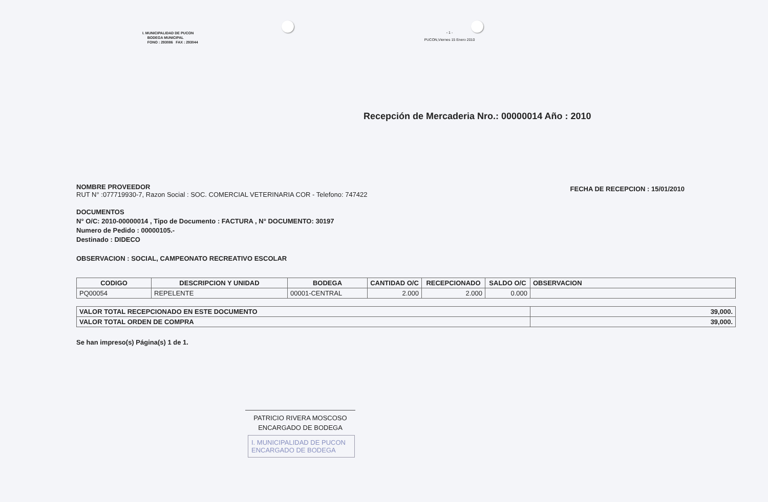I. MUNICIPALIDAD DE PUCON
BODEGA MUNICIPAL
FONO : 293086 FAX : 293044
- 1 -
PUCON,Viernes 15 Enero 2010
Recepción de Mercaderia Nro.: 00000014 Año : 2010
NOMBRE PROVEEDOR
RUT N° :077719930-7, Razon Social : SOC. COMERCIAL VETERINARIA COR - Telefono: 747422
FECHA DE RECEPCION : 15/01/2010
DOCUMENTOS
N° O/C: 2010-00000014 , Tipo de Documento : FACTURA , N° DOCUMENTO: 30197
Numero de Pedido : 00000105.-
Destinado : DIDECO
OBSERVACION : SOCIAL, CAMPEONATO RECREATIVO ESCOLAR
| CODIGO | DESCRIPCION Y UNIDAD | BODEGA | CANTIDAD O/C | RECEPCIONADO | SALDO O/C | OBSERVACION |
| --- | --- | --- | --- | --- | --- | --- |
| PQ00054 | REPELENTE | 00001-CENTRAL | 2.000 | 2.000 | 0.000 | |
| VALOR TOTAL RECEPCIONADO EN ESTE DOCUMENTO | 39,000. |
| VALOR TOTAL ORDEN DE COMPRA | 39,000. |
Se han impreso(s) Página(s) 1 de 1.
PATRICIO RIVERA MOSCOSO
ENCARGADO DE BODEGA
I. MUNICIPALIDAD DE PUCON
ENCARGADO DE BODEGA